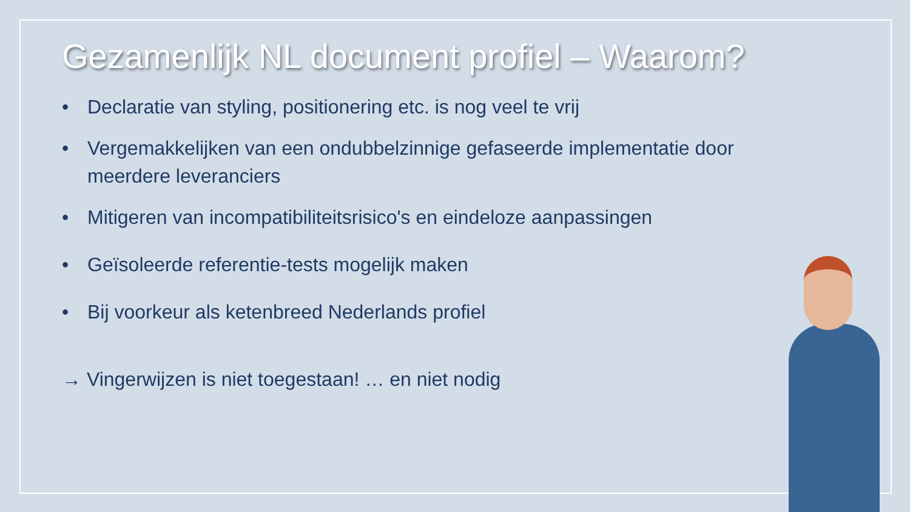Gezamenlijk NL document profiel – Waarom?
• Declaratie van styling, positionering etc. is nog veel te vrij
• Vergemakkelijken van een ondubbelzinnige gefaseerde implementatie door meerdere leveranciers
• Mitigeren van incompatibiliteitsrisico's en eindeloze aanpassingen
• Geïsoleerde referentie-tests mogelijk maken
• Bij voorkeur als ketenbreed Nederlands profiel
→ Vingerwijzen is niet toegestaan! … en niet nodig